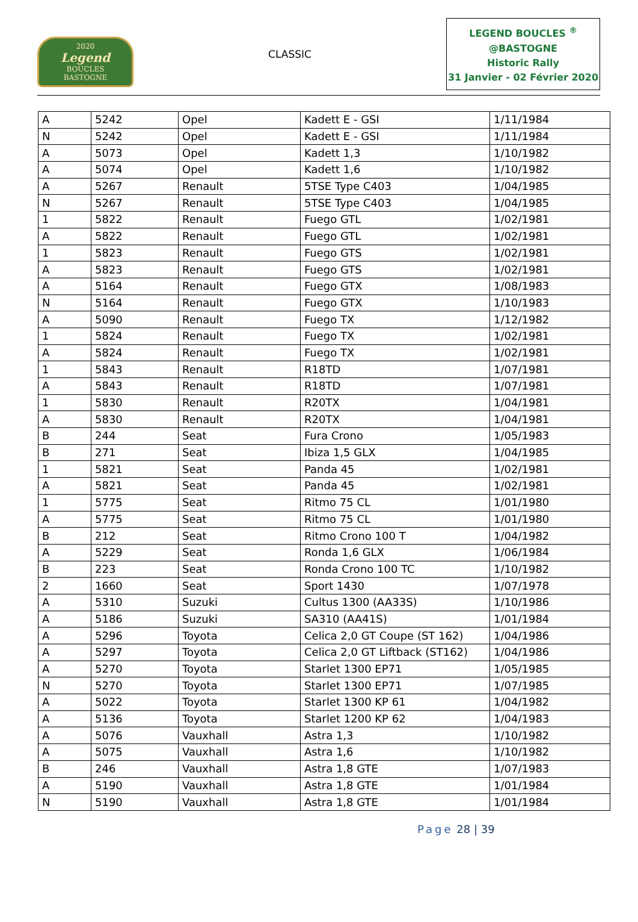2020
Legend
BOUCLES
BASTOGNE
CLASSIC
LEGEND BOUCLES <sup>®</sup>
@BASTOGNE
Historic Rally
31 Janvier - 02 Février 2020
| A | 5242 | Opel | Kadett E - GSI | 1/11/1984 |
| N | 5242 | Opel | Kadett E - GSI | 1/11/1984 |
| A | 5073 | Opel | Kadett 1,3 | 1/10/1982 |
| A | 5074 | Opel | Kadett 1,6 | 1/10/1982 |
| A | 5267 | Renault | 5TSE Type C403 | 1/04/1985 |
| N | 5267 | Renault | 5TSE Type C403 | 1/04/1985 |
| 1 | 5822 | Renault | Fuego GTL | 1/02/1981 |
| A | 5822 | Renault | Fuego GTL | 1/02/1981 |
| 1 | 5823 | Renault | Fuego GTS | 1/02/1981 |
| A | 5823 | Renault | Fuego GTS | 1/02/1981 |
| A | 5164 | Renault | Fuego GTX | 1/08/1983 |
| N | 5164 | Renault | Fuego GTX | 1/10/1983 |
| A | 5090 | Renault | Fuego TX | 1/12/1982 |
| 1 | 5824 | Renault | Fuego TX | 1/02/1981 |
| A | 5824 | Renault | Fuego TX | 1/02/1981 |
| 1 | 5843 | Renault | R18TD | 1/07/1981 |
| A | 5843 | Renault | R18TD | 1/07/1981 |
| 1 | 5830 | Renault | R20TX | 1/04/1981 |
| A | 5830 | Renault | R20TX | 1/04/1981 |
| B | 244 | Seat | Fura Crono | 1/05/1983 |
| B | 271 | Seat | Ibiza 1,5 GLX | 1/04/1985 |
| 1 | 5821 | Seat | Panda 45 | 1/02/1981 |
| A | 5821 | Seat | Panda 45 | 1/02/1981 |
| 1 | 5775 | Seat | Ritmo 75 CL | 1/01/1980 |
| A | 5775 | Seat | Ritmo 75 CL | 1/01/1980 |
| B | 212 | Seat | Ritmo Crono 100 T | 1/04/1982 |
| A | 5229 | Seat | Ronda 1,6 GLX | 1/06/1984 |
| B | 223 | Seat | Ronda Crono 100 TC | 1/10/1982 |
| 2 | 1660 | Seat | Sport 1430 | 1/07/1978 |
| A | 5310 | Suzuki | Cultus 1300 (AA33S) | 1/10/1986 |
| A | 5186 | Suzuki | SA310 (AA41S) | 1/01/1984 |
| A | 5296 | Toyota | Celica 2,0 GT Coupe (ST 162) | 1/04/1986 |
| A | 5297 | Toyota | Celica 2,0 GT Liftback (ST162) | 1/04/1986 |
| A | 5270 | Toyota | Starlet 1300 EP71 | 1/05/1985 |
| N | 5270 | Toyota | Starlet 1300 EP71 | 1/07/1985 |
| A | 5022 | Toyota | Starlet 1300 KP 61 | 1/04/1982 |
| A | 5136 | Toyota | Starlet 1200 KP 62 | 1/04/1983 |
| A | 5076 | Vauxhall | Astra 1,3 | 1/10/1982 |
| A | 5075 | Vauxhall | Astra 1,6 | 1/10/1982 |
| B | 246 | Vauxhall | Astra 1,8 GTE | 1/07/1983 |
| A | 5190 | Vauxhall | Astra 1,8 GTE | 1/01/1984 |
| N | 5190 | Vauxhall | Astra 1,8 GTE | 1/01/1984 |
Page 28 | 39